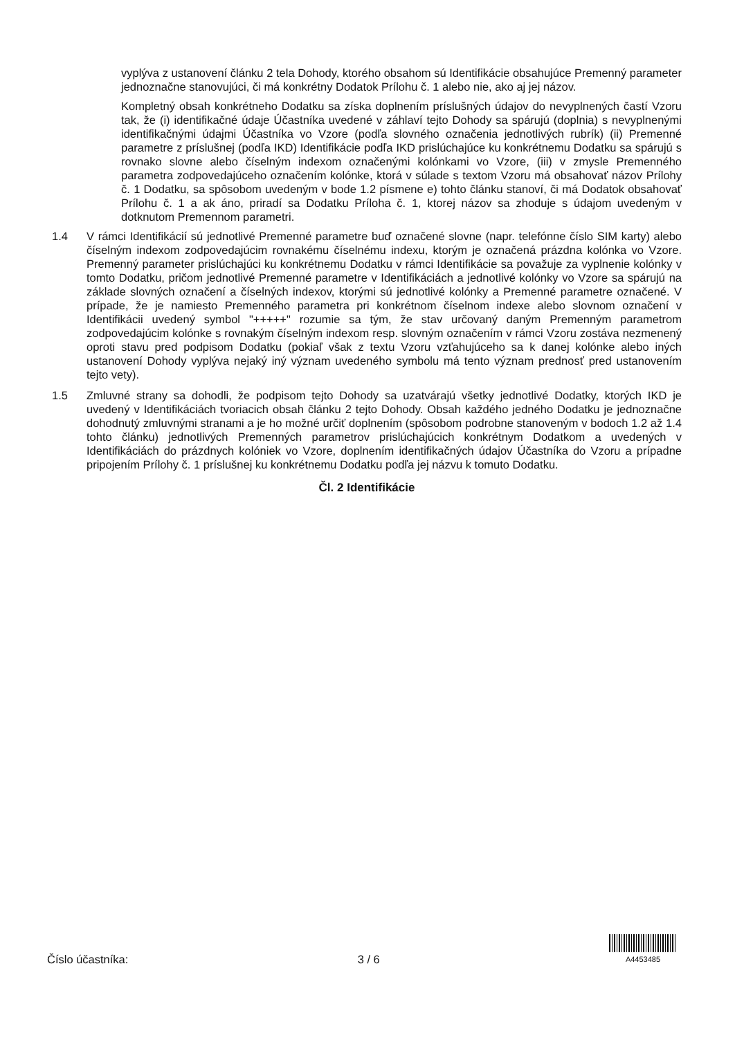vyplýva z ustanovení článku 2 tela Dohody, ktorého obsahom sú Identifikácie obsahujúce Premenný parameter jednoznačne stanovujúci, či má konkrétny Dodatok Prílohu č. 1 alebo nie, ako aj jej názov.
Kompletný obsah konkrétneho Dodatku sa získa doplnením príslušných údajov do nevyplnených častí Vzoru tak, že (i) identifikačné údaje Účastníka uvedené v záhlaví tejto Dohody sa spárujú (doplnia) s nevyplnenými identifikačnými údajmi Účastníka vo Vzore (podľa slovného označenia jednotlivých rubrík) (ii) Premenné parametre z príslušnej (podľa IKD) Identifikácie podľa IKD prislúchajúce ku konkrétnemu Dodatku sa spárujú s rovnako slovne alebo číselným indexom označenými kolónkami vo Vzore, (iii) v zmysle Premenného parametra zodpovedajúceho označením kolónke, ktorá v súlade s textom Vzoru má obsahovať názov Prílohy č. 1 Dodatku, sa spôsobom uvedeným v bode 1.2 písmene e) tohto článku stanoví, či má Dodatok obsahovať Prílohu č. 1 a ak áno, priradí sa Dodatku Príloha č. 1, ktorej názov sa zhoduje s údajom uvedeným v dotknutom Premennom parametri.
1.4 V rámci Identifikácií sú jednotlivé Premenné parametre buď označené slovne (napr. telefónne číslo SIM karty) alebo číselným indexom zodpovedajúcim rovnakému číselnému indexu, ktorým je označená prázdna kolónka vo Vzore. Premenný parameter prislúchajúci ku konkrétnemu Dodatku v rámci Identifikácie sa považuje za vyplnenie kolónky v tomto Dodatku, pričom jednotlivé Premenné parametre v Identifikáciách a jednotlivé kolónky vo Vzore sa spárujú na základe slovných označení a číselných indexov, ktorými sú jednotlivé kolónky a Premenné parametre označené. V prípade, že je namiesto Premenného parametra pri konkrétnom číselnom indexe alebo slovnom označení v Identifikácii uvedený symbol "+++++" rozumie sa tým, že stav určovaný daným Premenným parametrom zodpovedajúcim kolónke s rovnakým číselným indexom resp. slovným označením v rámci Vzoru zostáva nezmenený oproti stavu pred podpisom Dodatku (pokiaľ však z textu Vzoru vzťahujúceho sa k danej kolónke alebo iných ustanovení Dohody vyplýva nejaký iný význam uvedeného symbolu má tento význam prednosť pred ustanovením tejto vety).
1.5 Zmluvné strany sa dohodli, že podpisom tejto Dohody sa uzatvárajú všetky jednotlivé Dodatky, ktorých IKD je uvedený v Identifikáciách tvoriacich obsah článku 2 tejto Dohody. Obsah každého jedného Dodatku je jednoznačne dohodnutý zmluvnými stranami a je ho možné určiť doplnením (spôsobom podrobne stanoveným v bodoch 1.2 až 1.4 tohto článku) jednotlivých Premenných parametrov prislúchajúcich konkrétnym Dodatkom a uvedených v Identifikáciách do prázdnych kolóniek vo Vzore, doplnením identifikačných údajov Účastníka do Vzoru a prípadne pripojením Prílohy č. 1 príslušnej ku konkrétnemu Dodatku podľa jej názvu k tomuto Dodatku.
Čl. 2 Identifikácie
Číslo účastníka: 3 / 6
A4453485